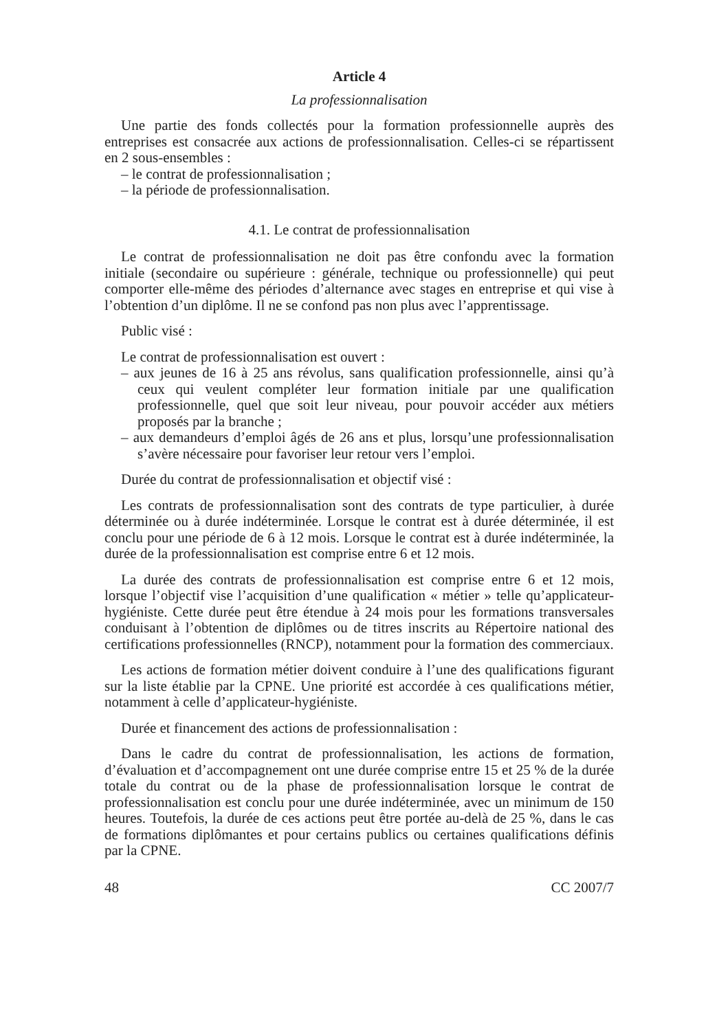Article 4
La professionnalisation
Une partie des fonds collectés pour la formation professionnelle auprès des entreprises est consacrée aux actions de professionnalisation. Celles-ci se répartissent en 2 sous-ensembles :
– le contrat de professionnalisation ;
– la période de professionnalisation.
4.1. Le contrat de professionnalisation
Le contrat de professionnalisation ne doit pas être confondu avec la formation initiale (secondaire ou supérieure : générale, technique ou professionnelle) qui peut comporter elle-même des périodes d’alternance avec stages en entreprise et qui vise à l’obtention d’un diplôme. Il ne se confond pas non plus avec l’apprentissage.
Public visé :
Le contrat de professionnalisation est ouvert :
– aux jeunes de 16 à 25 ans révolus, sans qualification professionnelle, ainsi qu’à ceux qui veulent compléter leur formation initiale par une qualification professionnelle, quel que soit leur niveau, pour pouvoir accéder aux métiers proposés par la branche ;
– aux demandeurs d’emploi âgés de 26 ans et plus, lorsqu’une professionnalisation s’avère nécessaire pour favoriser leur retour vers l’emploi.
Durée du contrat de professionnalisation et objectif visé :
Les contrats de professionnalisation sont des contrats de type particulier, à durée déterminée ou à durée indéterminée. Lorsque le contrat est à durée déterminée, il est conclu pour une période de 6 à 12 mois. Lorsque le contrat est à durée indéterminée, la durée de la professionnalisation est comprise entre 6 et 12 mois.
La durée des contrats de professionnalisation est comprise entre 6 et 12 mois, lorsque l’objectif vise l’acquisition d’une qualification « métier » telle qu’applicateur-hygiéniste. Cette durée peut être étendue à 24 mois pour les formations transversales conduisant à l’obtention de diplômes ou de titres inscrits au Répertoire national des certifications professionnelles (RNCP), notamment pour la formation des commerciaux.
Les actions de formation métier doivent conduire à l’une des qualifications figurant sur la liste établie par la CPNE. Une priorité est accordée à ces qualifications métier, notamment à celle d’applicateur-hygiéniste.
Durée et financement des actions de professionnalisation :
Dans le cadre du contrat de professionnalisation, les actions de formation, d’évaluation et d’accompagnement ont une durée comprise entre 15 et 25 % de la durée totale du contrat ou de la phase de professionnalisation lorsque le contrat de professionnalisation est conclu pour une durée indéterminée, avec un minimum de 150 heures. Toutefois, la durée de ces actions peut être portée au-delà de 25 %, dans le cas de formations diplômantes et pour certains publics ou certaines qualifications définis par la CPNE.
48 CC 2007/7